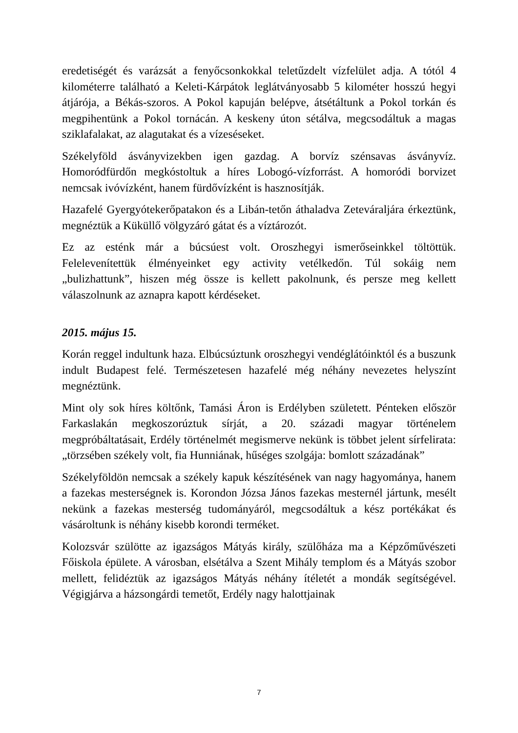eredetiségét és varázsát a fenyőcsonkokkal teletűzdelt vízfelület adja. A tótól 4 kilométerre található a Keleti-Kárpátok leglátványosabb 5 kilométer hosszú hegyi átjárója, a Békás-szoros. A Pokol kapuján belépve, átsétáltunk a Pokol torkán és megpihentünk a Pokol tornácán. A keskeny úton sétálva, megcsodáltuk a magas sziklafalakat, az alagutakat és a vízeséseket.
Székelyföld ásványvizekben igen gazdag. A borvíz szénsavas ásványvíz. Homoródfürdőn megkóstoltuk a híres Lobogó-vízforrást. A homoródi borvizet nemcsak ivóvízként, hanem fürdővízként is hasznosítják.
Hazafelé Gyergyótekerőpatakon és a Libán-tetőn áthaladva Zeteváraljára érkeztünk, megnéztük a Küküllő völgyzáró gátat és a víztározót.
Ez az esténk már a búcsúest volt. Oroszhegyi ismerőseinkkel töltöttük. Felelevenítettük élményeinket egy activity vetélkedőn. Túl sokáig nem „bulizhattunk”, hiszen még össze is kellett pakolnunk, és persze meg kellett válaszolnunk az aznapra kapott kérdéseket.
2015. május 15.
Korán reggel indultunk haza. Elbúcsúztunk oroszhegyi vendéglátóinktól és a buszunk indult Budapest felé. Természetesen hazafelé még néhány nevezetes helyszínt megnéztünk.
Mint oly sok híres költőnk, Tamási Áron is Erdélyben született. Pénteken először Farkaslakán megkoszorúztuk sírját, a 20. századi magyar történelem megpróbáltatásait, Erdély történelmét megismerve nekünk is többet jelent sírfelirata: „törzsében székely volt, fia Hunniának, hűséges szolgája: bomlott századának”
Székelyföldön nemcsak a székely kapuk készítésének van nagy hagyománya, hanem a fazekas mesterségnek is. Korondon Józsa János fazekas mesternél jártunk, mesélt nekünk a fazekas mesterség tudományáról, megcsodáltuk a kész portékákat és vásároltunk is néhány kisebb korondi terméket.
Kolozsvár szülötte az igazságos Mátyás király, szülőháza ma a Képzőművészeti Főiskola épülete. A városban, elsétálva a Szent Mihály templom és a Mátyás szobor mellett, felidéztük az igazságos Mátyás néhány ítéletét a mondák segítségével. Végigjárva a házsongárdi temetőt, Erdély nagy halottjainak
7